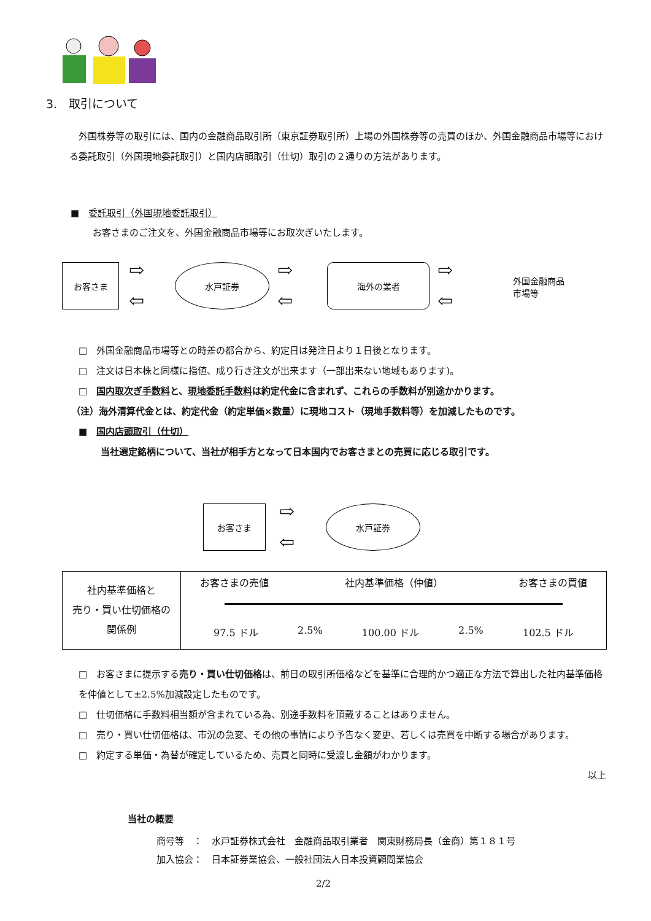3.　取引について
　外国株券等の取引には、国内の金融商品取引所（東京証券取引所）上場の外国株券等の売買のほか、外国金融商品市場等における委託取引（外国現地委託取引）と国内店頭取引（仕切）取引の２通りの方法があります。
■　委託取引（外国現地委託取引）
お客さまのご注文を、外国金融商品市場等にお取次ぎいたします。
お客さま 水戸証券 海外の業者
外国金融商品
市場等
⇨
⇦
⇨
⇦
⇨
⇦
□　外国金融商品市場等との時差の都合から、約定日は発注日より１日後となります。
□　注文は日本株と同様に指値、成り行き注文が出来ます（一部出来ない地域もあります)。
□　国内取次ぎ手数料と、現地委託手数料は約定代金に含まれず、これらの手数料が別途かかります。
（注）海外清算代金とは、約定代金（約定単価×数量）に現地コスト（現地手数料等）を加減したものです。
■　国内店頭取引（仕切）
当社選定銘柄について、当社が相手方となって日本国内でお客さまとの売買に応じる取引です。
お客さま 水戸証券
⇨
⇦
| 社内基準価格と 売り・買い仕切価格の 関係例 | お客さまの売値 社内基準価格（仲値） お客さまの買値 97.5 ドル 2.5% 100.00 ドル 2.5% 102.5 ドル |
□　お客さまに提示する売り・買い仕切価格は、前日の取引所価格などを基準に合理的かつ適正な方法で算出した社内基準価格を仲値として±2.5%加減設定したものです。
□　仕切価格に手数料相当額が含まれている為、別途手数料を頂戴することはありません。
□　売り・買い仕切価格は、市況の急変、その他の事情により予告なく変更、若しくは売買を中断する場合があります。
□　約定する単価・為替が確定しているため、売買と同時に受渡し金額がわかります。
以上
当社の概要
商号等　：　水戸証券株式会社　金融商品取引業者　関東財務局長（金商）第１８１号
加入協会：　日本証券業協会、一般社団法人日本投資顧問業協会
2/2